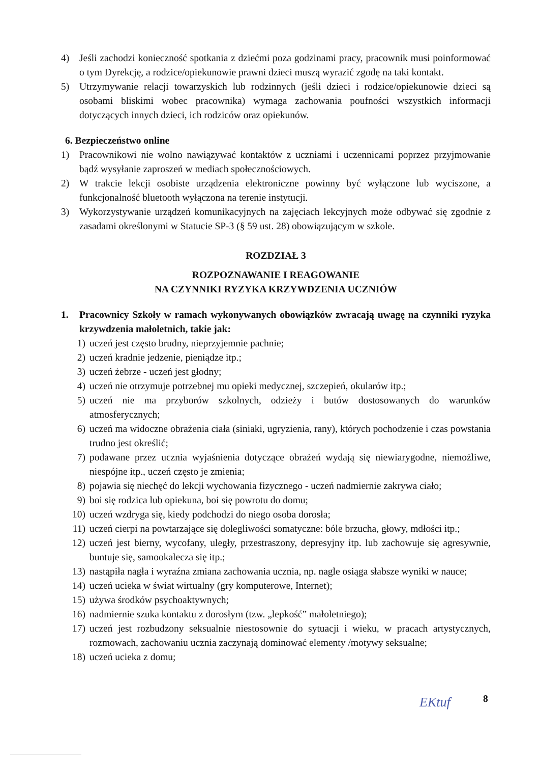4) Jeśli zachodzi konieczność spotkania z dziećmi poza godzinami pracy, pracownik musi poinformować o tym Dyrekcję, a rodzice/opiekunowie prawni dzieci muszą wyrazić zgodę na taki kontakt.
5) Utrzymywanie relacji towarzyskich lub rodzinnych (jeśli dzieci i rodzice/opiekunowie dzieci są osobami bliskimi wobec pracownika) wymaga zachowania poufności wszystkich informacji dotyczących innych dzieci, ich rodziców oraz opiekunów.
6. Bezpieczeństwo online
1) Pracownikowi nie wolno nawiązywać kontaktów z uczniami i uczennicami poprzez przyjmowanie bądź wysyłanie zaproszeń w mediach społecznościowych.
2) W trakcie lekcji osobiste urządzenia elektroniczne powinny być wyłączone lub wyciszone, a funkcjonalność bluetooth wyłączona na terenie instytucji.
3) Wykorzystywanie urządzeń komunikacyjnych na zajęciach lekcyjnych może odbywać się zgodnie z zasadami określonymi w Statucie SP-3 (§ 59 ust. 28) obowiązującym w szkole.
ROZDZIAŁ 3
ROZPOZNAWANIE I REAGOWANIE
NA CZYNNIKI RYZYKA KRZYWDZENIA UCZNIÓW
1. Pracownicy Szkoły w ramach wykonywanych obowiązków zwracają uwagę na czynniki ryzyka krzywdzenia małoletnich, takie jak:
1) uczeń jest często brudny, nieprzyjemnie pachnie;
2) uczeń kradnie jedzenie, pieniądze itp.;
3) uczeń żebrze - uczeń jest głodny;
4) uczeń nie otrzymuje potrzebnej mu opieki medycznej, szczepień, okularów itp.;
5) uczeń nie ma przyborów szkolnych, odzieży i butów dostosowanych do warunków atmosferycznych;
6) uczeń ma widoczne obrażenia ciała (siniaki, ugryzienia, rany), których pochodzenie i czas powstania trudno jest określić;
7) podawane przez ucznia wyjaśnienia dotyczące obrażeń wydają się niewiarygodne, niemożliwe, niespójne itp., uczeń często je zmienia;
8) pojawia się niechęć do lekcji wychowania fizycznego - uczeń nadmiernie zakrywa ciało;
9) boi się rodzica lub opiekuna, boi się powrotu do domu;
10) uczeń wzdryga się, kiedy podchodzi do niego osoba dorosła;
11) uczeń cierpi na powtarzające się dolegliwości somatyczne: bóle brzucha, głowy, mdłości itp.;
12) uczeń jest bierny, wycofany, uległy, przestraszony, depresyjny itp. lub zachowuje się agresywnie, buntuje się, samookalecza się itp.;
13) nastąpiła nagła i wyraźna zmiana zachowania ucznia, np. nagle osiąga słabsze wyniki w nauce;
14) uczeń ucieka w świat wirtualny (gry komputerowe, Internet);
15) używa środków psychoaktywnych;
16) nadmiernie szuka kontaktu z dorosłym (tzw. „lepkość” małoletniego);
17) uczeń jest rozbudzony seksualnie niestosownie do sytuacji i wieku, w pracach artystycznych, rozmowach, zachowaniu ucznia zaczynają dominować elementy /motywy seksualne;
18) uczeń ucieka z domu;
EKtuf 8